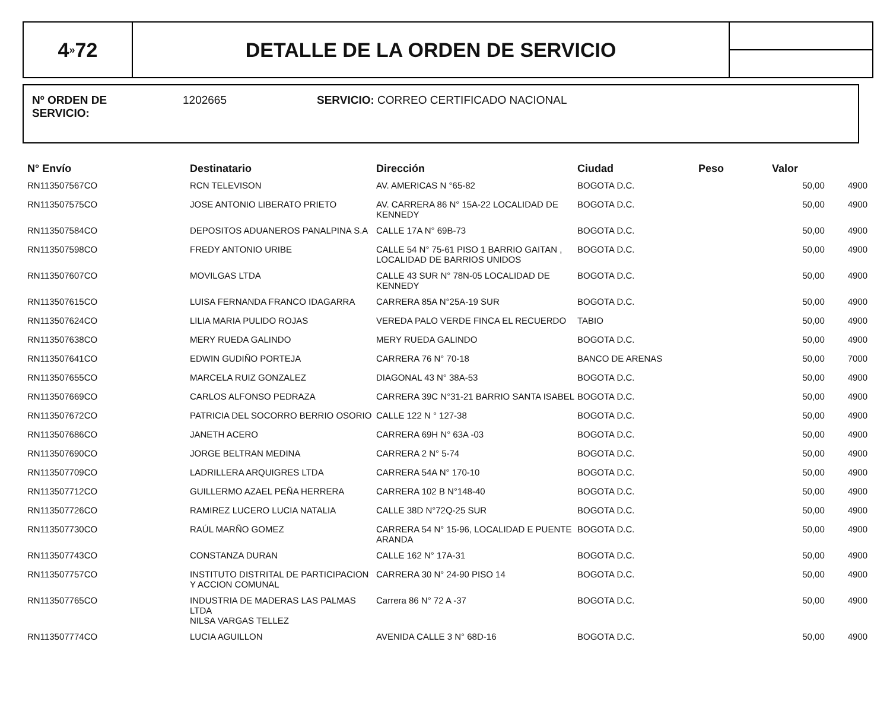4<sup>»</sup>72 DETALLE DE LA ORDEN DE SERVICIO
Nº ORDEN DE
SERVICIO:
1202665 SERVICIO: CORREO CERTIFICADO NACIONAL
| N° Envío | Destinatario | Dirección | Ciudad | Peso | Valor | |
| --- | --- | --- | --- | --- | --- | --- |
| RN113507567CO | RCN TELEVISON | AV. AMERICAS N °65-82 | BOGOTA D.C. | | 50,00 | 4900 |
| RN113507575CO | JOSE ANTONIO LIBERATO PRIETO | AV. CARRERA 86 N° 15A-22 LOCALIDAD DE KENNEDY | BOGOTA D.C. | | 50,00 | 4900 |
| RN113507584CO | DEPOSITOS ADUANEROS PANALPINA S.A | CALLE 17A N° 69B-73 | BOGOTA D.C. | | 50,00 | 4900 |
| RN113507598CO | FREDY ANTONIO URIBE | CALLE 54 N° 75-61 PISO 1 BARRIO GAITAN , LOCALIDAD DE BARRIOS UNIDOS | BOGOTA D.C. | | 50,00 | 4900 |
| RN113507607CO | MOVILGAS LTDA | CALLE 43 SUR N° 78N-05 LOCALIDAD DE KENNEDY | BOGOTA D.C. | | 50,00 | 4900 |
| RN113507615CO | LUISA FERNANDA FRANCO IDAGARRA | CARRERA 85A N°25A-19 SUR | BOGOTA D.C. | | 50,00 | 4900 |
| RN113507624CO | LILIA MARIA PULIDO ROJAS | VEREDA PALO VERDE FINCA EL RECUERDO | TABIO | | 50,00 | 4900 |
| RN113507638CO | MERY RUEDA GALINDO | MERY RUEDA GALINDO | BOGOTA D.C. | | 50,00 | 4900 |
| RN113507641CO | EDWIN GUDIÑO PORTEJA | CARRERA 76 N° 70-18 | BANCO DE ARENAS | | 50,00 | 7000 |
| RN113507655CO | MARCELA RUIZ GONZALEZ | DIAGONAL 43 N° 38A-53 | BOGOTA D.C. | | 50,00 | 4900 |
| RN113507669CO | CARLOS ALFONSO PEDRAZA | CARRERA 39C N°31-21 BARRIO SANTA ISABEL | BOGOTA D.C. | | 50,00 | 4900 |
| RN113507672CO | PATRICIA DEL SOCORRO BERRIO OSORIO | CALLE 122 N ° 127-38 | BOGOTA D.C. | | 50,00 | 4900 |
| RN113507686CO | JANETH ACERO | CARRERA 69H N° 63A -03 | BOGOTA D.C. | | 50,00 | 4900 |
| RN113507690CO | JORGE BELTRAN MEDINA | CARRERA 2 N° 5-74 | BOGOTA D.C. | | 50,00 | 4900 |
| RN113507709CO | LADRILLERA ARQUIGRES LTDA | CARRERA 54A N° 170-10 | BOGOTA D.C. | | 50,00 | 4900 |
| RN113507712CO | GUILLERMO AZAEL PEÑA HERRERA | CARRERA 102 B N°148-40 | BOGOTA D.C. | | 50,00 | 4900 |
| RN113507726CO | RAMIREZ LUCERO LUCIA NATALIA | CALLE 38D N°72Q-25 SUR | BOGOTA D.C. | | 50,00 | 4900 |
| RN113507730CO | RAÚL MARÑO GOMEZ | CARRERA 54 N° 15-96, LOCALIDAD E PUENTE ARANDA | BOGOTA D.C. | | 50,00 | 4900 |
| RN113507743CO | CONSTANZA DURAN | CALLE 162 N° 17A-31 | BOGOTA D.C. | | 50,00 | 4900 |
| RN113507757CO | INSTITUTO DISTRITAL DE PARTICIPACION Y ACCION COMUNAL | CARRERA 30 N° 24-90 PISO 14 | BOGOTA D.C. | | 50,00 | 4900 |
| RN113507765CO | INDUSTRIA DE MADERAS LAS PALMAS LTDA NILSA VARGAS TELLEZ | Carrera 86 N° 72 A -37 | BOGOTA D.C. | | 50,00 | 4900 |
| RN113507774CO | LUCIA AGUILLON | AVENIDA CALLE 3 N° 68D-16 | BOGOTA D.C. | | 50,00 | 4900 |